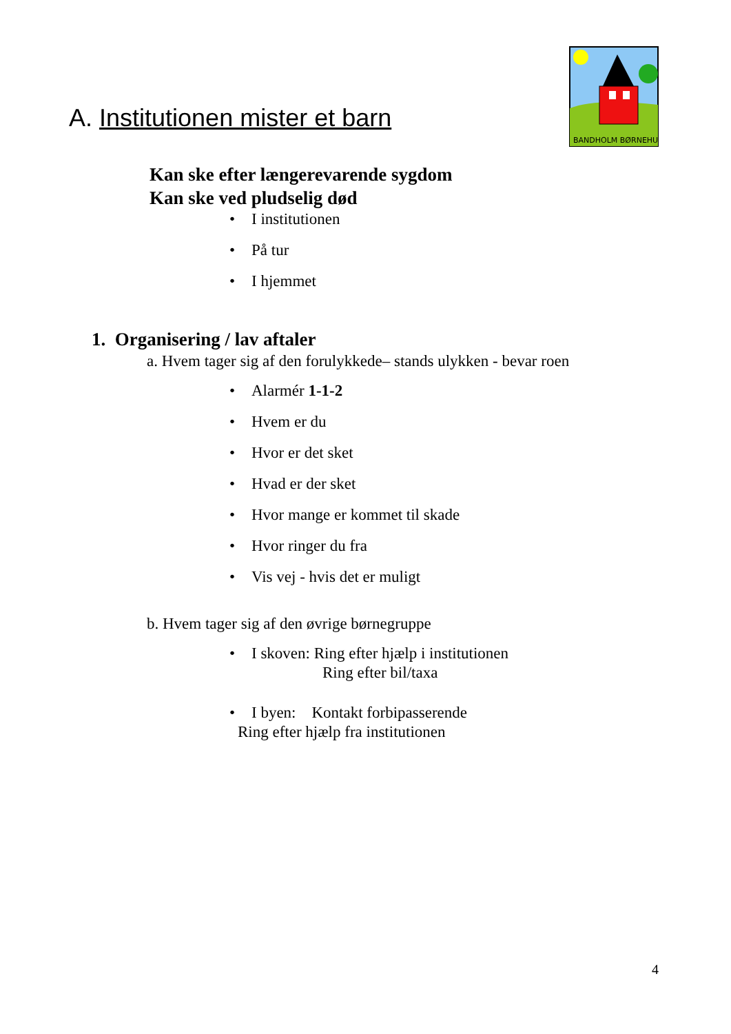BANDHOLM BØRNEHUS
A. Institutionen mister et barn
Kan ske efter længerevarende sygdom
Kan ske ved pludselig død
• I institutionen
• På tur
• I hjemmet
1. Organisering / lav aftaler
a. Hvem tager sig af den forulykkede– stands ulykken - bevar roen
• Alarmér 1-1-2
• Hvem er du
• Hvor er det sket
• Hvad er der sket
• Hvor mange er kommet til skade
• Hvor ringer du fra
• Vis vej - hvis det er muligt
b. Hvem tager sig af den øvrige børnegruppe
• I skoven: Ring efter hjælp i institutionen
Ring efter bil/taxa
• I byen: Kontakt forbipasserende
Ring efter hjælp fra institutionen
4